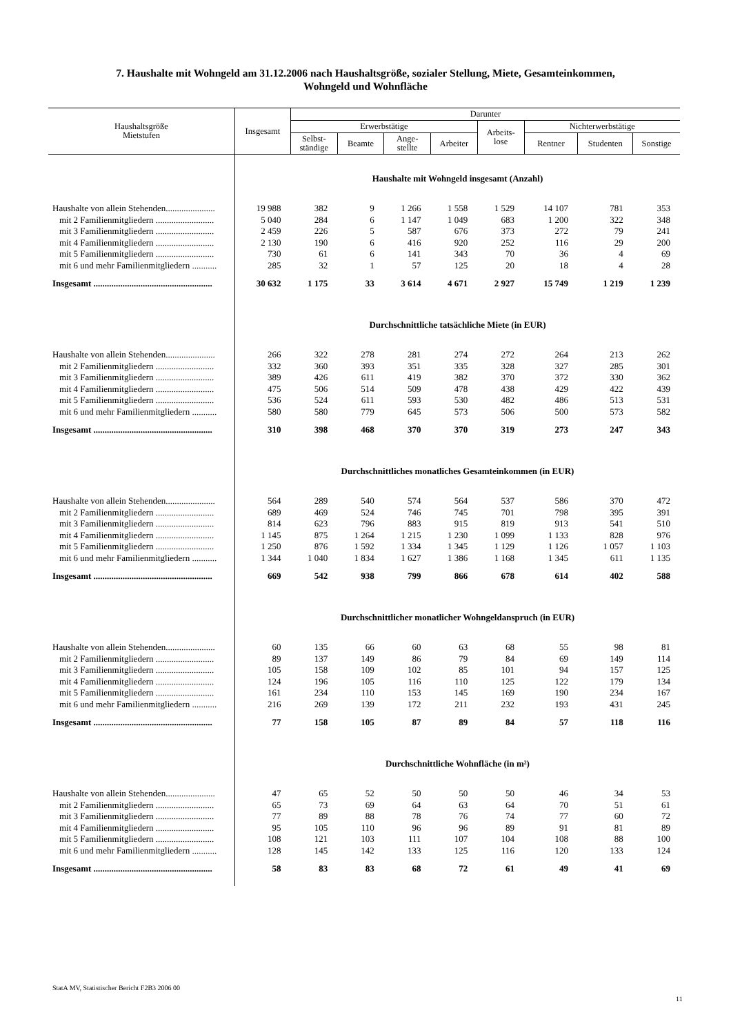7. Haushalte mit Wohngeld am 31.12.2006 nach Haushaltsgröße, sozialer Stellung, Miete, Gesamteinkommen,
Wohngeld und Wohnfläche
| Haushaltsgröße Mietstufen | Insgesamt | Darunter | | | | | | | |
| --- | --- | --- | --- | --- | --- | --- | --- | --- | --- |
| | | Erwerbstätige | | | | Arbeits- lose | Nichterwerbstätige | | |
| | | Selbst- ständige | Beamte | Ange- stellte | Arbeiter | | Rentner | Studenten | Sonstige |
| | Haushalte mit Wohngeld insgesamt (Anzahl) | | | | | | | | |
| Haushalte von allein Stehenden...................... | 19 988 | 382 | 9 | 1 266 | 1 558 | 1 529 | 14 107 | 781 | 353 |
| mit 2 Familienmitgliedern .......................... | 5 040 | 284 | 6 | 1 147 | 1 049 | 683 | 1 200 | 322 | 348 |
| mit 3 Familienmitgliedern .......................... | 2 459 | 226 | 5 | 587 | 676 | 373 | 272 | 79 | 241 |
| mit 4 Familienmitgliedern .......................... | 2 130 | 190 | 6 | 416 | 920 | 252 | 116 | 29 | 200 |
| mit 5 Familienmitgliedern .......................... | 730 | 61 | 6 | 141 | 343 | 70 | 36 | 4 | 69 |
| mit 6 und mehr Familienmitgliedern ........... | 285 | 32 | 1 | 57 | 125 | 20 | 18 | 4 | 28 |
| Insgesamt ..................................................... | 30 632 | 1 175 | 33 | 3 614 | 4 671 | 2 927 | 15 749 | 1 219 | 1 239 |
| | Durchschnittliche tatsächliche Miete (in EUR) | | | | | | | | |
| Haushalte von allein Stehenden...................... | 266 | 322 | 278 | 281 | 274 | 272 | 264 | 213 | 262 |
| mit 2 Familienmitgliedern .......................... | 332 | 360 | 393 | 351 | 335 | 328 | 327 | 285 | 301 |
| mit 3 Familienmitgliedern .......................... | 389 | 426 | 611 | 419 | 382 | 370 | 372 | 330 | 362 |
| mit 4 Familienmitgliedern .......................... | 475 | 506 | 514 | 509 | 478 | 438 | 429 | 422 | 439 |
| mit 5 Familienmitgliedern .......................... | 536 | 524 | 611 | 593 | 530 | 482 | 486 | 513 | 531 |
| mit 6 und mehr Familienmitgliedern ........... | 580 | 580 | 779 | 645 | 573 | 506 | 500 | 573 | 582 |
| Insgesamt ..................................................... | 310 | 398 | 468 | 370 | 370 | 319 | 273 | 247 | 343 |
| | Durchschnittliches monatliches Gesamteinkommen (in EUR) | | | | | | | | |
| Haushalte von allein Stehenden...................... | 564 | 289 | 540 | 574 | 564 | 537 | 586 | 370 | 472 |
| mit 2 Familienmitgliedern .......................... | 689 | 469 | 524 | 746 | 745 | 701 | 798 | 395 | 391 |
| mit 3 Familienmitgliedern .......................... | 814 | 623 | 796 | 883 | 915 | 819 | 913 | 541 | 510 |
| mit 4 Familienmitgliedern .......................... | 1 145 | 875 | 1 264 | 1 215 | 1 230 | 1 099 | 1 133 | 828 | 976 |
| mit 5 Familienmitgliedern .......................... | 1 250 | 876 | 1 592 | 1 334 | 1 345 | 1 129 | 1 126 | 1 057 | 1 103 |
| mit 6 und mehr Familienmitgliedern ........... | 1 344 | 1 040 | 1 834 | 1 627 | 1 386 | 1 168 | 1 345 | 611 | 1 135 |
| Insgesamt ..................................................... | 669 | 542 | 938 | 799 | 866 | 678 | 614 | 402 | 588 |
| | Durchschnittlicher monatlicher Wohngeldanspruch (in EUR) | | | | | | | | |
| Haushalte von allein Stehenden...................... | 60 | 135 | 66 | 60 | 63 | 68 | 55 | 98 | 81 |
| mit 2 Familienmitgliedern .......................... | 89 | 137 | 149 | 86 | 79 | 84 | 69 | 149 | 114 |
| mit 3 Familienmitgliedern .......................... | 105 | 158 | 109 | 102 | 85 | 101 | 94 | 157 | 125 |
| mit 4 Familienmitgliedern .......................... | 124 | 196 | 105 | 116 | 110 | 125 | 122 | 179 | 134 |
| mit 5 Familienmitgliedern .......................... | 161 | 234 | 110 | 153 | 145 | 169 | 190 | 234 | 167 |
| mit 6 und mehr Familienmitgliedern ........... | 216 | 269 | 139 | 172 | 211 | 232 | 193 | 431 | 245 |
| Insgesamt ..................................................... | 77 | 158 | 105 | 87 | 89 | 84 | 57 | 118 | 116 |
| | Durchschnittliche Wohnfläche (in m²) | | | | | | | | |
| Haushalte von allein Stehenden...................... | 47 | 65 | 52 | 50 | 50 | 50 | 46 | 34 | 53 |
| mit 2 Familienmitgliedern .......................... | 65 | 73 | 69 | 64 | 63 | 64 | 70 | 51 | 61 |
| mit 3 Familienmitgliedern .......................... | 77 | 89 | 88 | 78 | 76 | 74 | 77 | 60 | 72 |
| mit 4 Familienmitgliedern .......................... | 95 | 105 | 110 | 96 | 96 | 89 | 91 | 81 | 89 |
| mit 5 Familienmitgliedern .......................... | 108 | 121 | 103 | 111 | 107 | 104 | 108 | 88 | 100 |
| mit 6 und mehr Familienmitgliedern ........... | 128 | 145 | 142 | 133 | 125 | 116 | 120 | 133 | 124 |
| Insgesamt ..................................................... | 58 | 83 | 83 | 68 | 72 | 61 | 49 | 41 | 69 |
StatA MV, Statistischer Bericht F2B3 2006 00
11